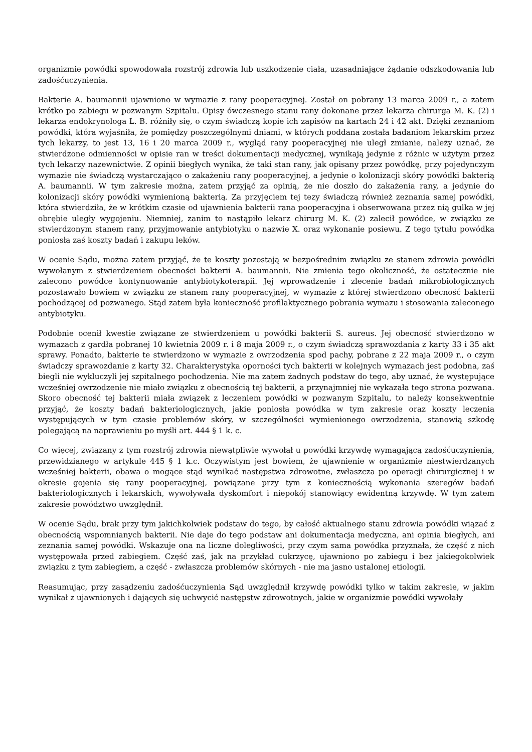organizmie powódki spowodowała rozstrój zdrowia lub uszkodzenie ciała, uzasadniające żądanie odszkodowania lub zadośćuczynienia.
Bakterie A. baumannii ujawniono w wymazie z rany pooperacyjnej. Został on pobrany 13 marca 2009 r., a zatem krótko po zabiegu w pozwanym Szpitalu. Opisy ówczesnego stanu rany dokonane przez lekarza chirurga M. K. (2) i lekarza endokrynologa L. B. różniły się, o czym świadczą kopie ich zapisów na kartach 24 i 42 akt. Dzięki zeznaniom powódki, która wyjaśniła, że pomiędzy poszczególnymi dniami, w których poddana została badaniom lekarskim przez tych lekarzy, to jest 13, 16 i 20 marca 2009 r., wygląd rany pooperacyjnej nie uległ zmianie, należy uznać, że stwierdzone odmienności w opisie ran w treści dokumentacji medycznej, wynikają jedynie z różnic w użytym przez tych lekarzy nazewnictwie. Z opinii biegłych wynika, że taki stan rany, jak opisany przez powódkę, przy pojedynczym wymazie nie świadczą wystarczająco o zakażeniu rany pooperacyjnej, a jedynie o kolonizacji skóry powódki bakterią A. baumannii. W tym zakresie można, zatem przyjąć za opinią, że nie doszło do zakażenia rany, a jedynie do kolonizacji skóry powódki wymienioną bakterią. Za przyjęciem tej tezy świadczą również zeznania samej powódki, która stwierdziła, że w krótkim czasie od ujawnienia bakterii rana pooperacyjna i obserwowana przez nią gulka w jej obrębie uległy wygojeniu. Niemniej, zanim to nastąpiło lekarz chirurg M. K. (2) zalecił powódce, w związku ze stwierdzonym stanem rany, przyjmowanie antybiotyku o nazwie X. oraz wykonanie posiewu. Z tego tytułu powódka poniosła zaś koszty badań i zakupu leków.
W ocenie Sądu, można zatem przyjąć, że te koszty pozostają w bezpośrednim związku ze stanem zdrowia powódki wywołanym z stwierdzeniem obecności bakterii A. baumannii. Nie zmienia tego okoliczność, że ostatecznie nie zalecono powódce kontynuowanie antybiotykoterapii. Jej wprowadzenie i zlecenie badań mikrobiologicznych pozostawało bowiem w związku ze stanem rany pooperacyjnej, w wymazie z której stwierdzono obecność bakterii pochodzącej od pozwanego. Stąd zatem była konieczność profilaktycznego pobrania wymazu i stosowania zaleconego antybiotyku.
Podobnie ocenił kwestie związane ze stwierdzeniem u powódki bakterii S. aureus. Jej obecność stwierdzono w wymazach z gardła pobranej 10 kwietnia 2009 r. i 8 maja 2009 r., o czym świadczą sprawozdania z karty 33 i 35 akt sprawy. Ponadto, bakterie te stwierdzono w wymazie z owrzodzenia spod pachy, pobrane z 22 maja 2009 r., o czym świadczy sprawozdanie z karty 32. Charakterystyka oporności tych bakterii w kolejnych wymazach jest podobna, zaś biegli nie wykluczyli jej szpitalnego pochodzenia. Nie ma zatem żadnych podstaw do tego, aby uznać, że występujące wcześniej owrzodzenie nie miało związku z obecnością tej bakterii, a przynajmniej nie wykazała tego strona pozwana. Skoro obecność tej bakterii miała związek z leczeniem powódki w pozwanym Szpitalu, to należy konsekwentnie przyjąć, że koszty badań bakteriologicznych, jakie poniosła powódka w tym zakresie oraz koszty leczenia występujących w tym czasie problemów skóry, w szczególności wymienionego owrzodzenia, stanowią szkodę polegającą na naprawieniu po myśli art. 444 § 1 k. c.
Co więcej, związany z tym rozstrój zdrowia niewątpliwie wywołał u powódki krzywdę wymagającą zadośćuczynienia, przewidzianego w artykule 445 § 1 k.c. Oczywistym jest bowiem, że ujawnienie w organizmie niestwierdzanych wcześniej bakterii, obawa o mogące stąd wynikać następstwa zdrowotne, zwłaszcza po operacji chirurgicznej i w okresie gojenia się rany pooperacyjnej, powiązane przy tym z koniecznością wykonania szeregów badań bakteriologicznych i lekarskich, wywoływała dyskomfort i niepokój stanowiący ewidentną krzywdę. W tym zatem zakresie powództwo uwzględnił.
W ocenie Sądu, brak przy tym jakichkolwiek podstaw do tego, by całość aktualnego stanu zdrowia powódki wiązać z obecnością wspomnianych bakterii. Nie daje do tego podstaw ani dokumentacja medyczna, ani opinia biegłych, ani zeznania samej powódki. Wskazuje ona na liczne dolegliwości, przy czym sama powódka przyznała, że część z nich występowała przed zabiegiem. Część zaś, jak na przykład cukrzycę, ujawniono po zabiegu i bez jakiegokolwiek związku z tym zabiegiem, a część - zwłaszcza problemów skórnych - nie ma jasno ustalonej etiologii.
Reasumując, przy zasądzeniu zadośćuczynienia Sąd uwzględnił krzywdę powódki tylko w takim zakresie, w jakim wynikał z ujawnionych i dających się uchwycić następstw zdrowotnych, jakie w organizmie powódki wywołały